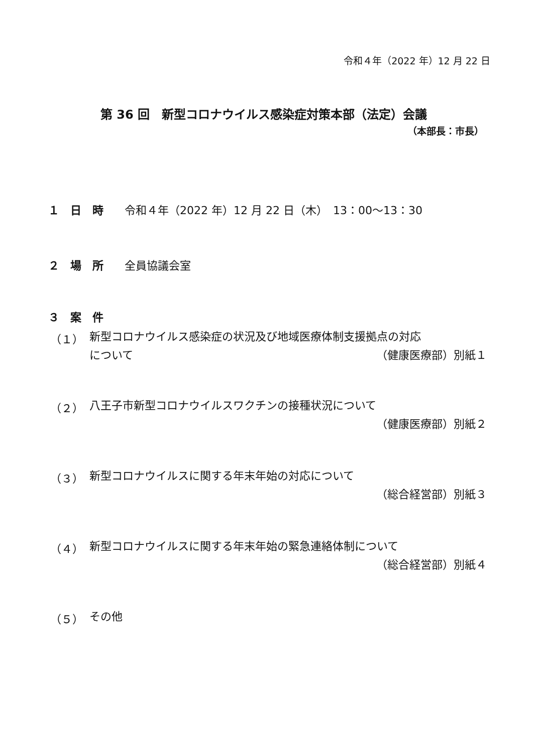令和４年（2022 年）12 月 22 日
第 36 回　新型コロナウイルス感染症対策本部（法定）会議
（本部長：市長）
１　日　時 令和４年（2022 年）12 月 22 日（木）　13：00～13：30
２　場　所 全員協議会室
３　案　件
（１）
新型コロナウイルス感染症の状況及び地域医療体制支援拠点の対応
について （健康医療部）別紙１
（２）
八王子市新型コロナウイルスワクチンの接種状況について
（健康医療部）別紙２
（３）
新型コロナウイルスに関する年末年始の対応について
（総合経営部）別紙３
（４）
新型コロナウイルスに関する年末年始の緊急連絡体制について
（総合経営部）別紙４
（５） その他